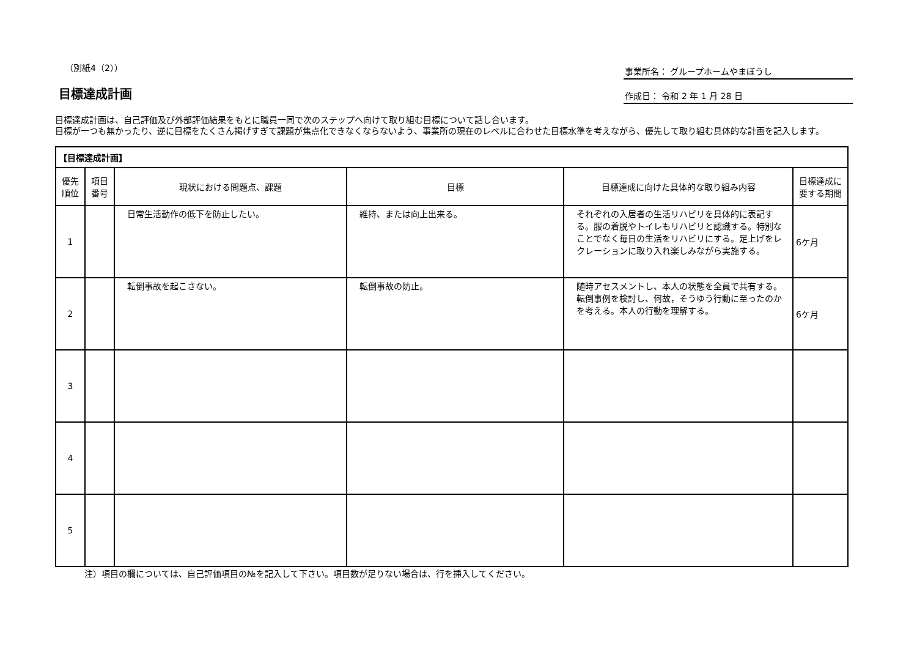（別紙4（2））
目標達成計画
事業所名： グループホームやまぼうし
作成日： 令和 2 年 1 月 28 日
目標達成計画は、自己評価及び外部評価結果をもとに職員一同で次のステップへ向けて取り組む目標について話し合います。
目標が一つも無かったり、逆に目標をたくさん掲げすぎて課題が焦点化できなくならないよう、事業所の現在のレベルに合わせた目標水準を考えながら、優先して取り組む具体的な計画を記入します。
| 【目標達成計画】 | | | | | |
| 優先順位 | 項目番号 | 現状における問題点、課題 | 目標 | 目標達成に向けた具体的な取り組み内容 | 目標達成に要する期間 |
| 1 | | 日常生活動作の低下を防止したい。 | 維持、または向上出来る。 | それぞれの入居者の生活リハビリを具体的に表記する。服の着脱やトイレもリハビリと認識する。特別なことでなく毎日の生活をリハビリにする。足上げをレクレーションに取り入れ楽しみながら実施する。 | 6ケ月 |
| 2 | | 転倒事故を起こさない。 | 転倒事故の防止。 | 随時アセスメントし、本人の状態を全員で共有する。転倒事例を検討し、何故，そうゆう行動に至ったのかを考える。本人の行動を理解する。 | 6ケ月 |
| 3 | | | | | |
| 4 | | | | | |
| 5 | | | | | |
注）項目の欄については、自己評価項目の№を記入して下さい。項目数が足りない場合は、行を挿入してください。